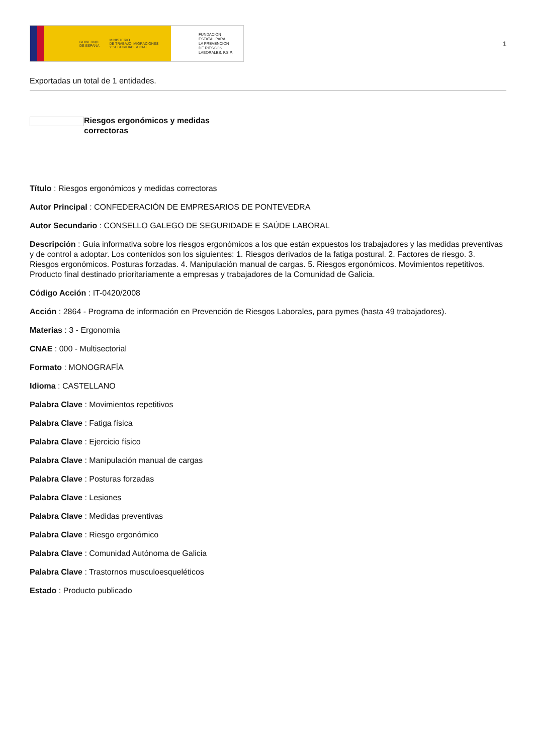GOBIERNO
DE ESPAÑA MINISTERIO
DE TRABAJO, MIGRACIONES
Y SEGURIDAD SOCIAL
FUNDACIÓN
ESTATAL PARA
LA PREVENCIÓN
DE RIESGOS
LABORALES, F.S.P.
1
Exportadas un total de 1 entidades.
Riesgos ergonómicos y medidas correctoras
Título : Riesgos ergonómicos y medidas correctoras
Autor Principal : CONFEDERACIÓN DE EMPRESARIOS DE PONTEVEDRA
Autor Secundario : CONSELLO GALEGO DE SEGURIDADE E SAÚDE LABORAL
Descripción : Guía informativa sobre los riesgos ergonómicos a los que están expuestos los trabajadores y las medidas preventivas y de control a adoptar. Los contenidos son los siguientes: 1. Riesgos derivados de la fatiga postural. 2. Factores de riesgo. 3. Riesgos ergonómicos. Posturas forzadas. 4. Manipulación manual de cargas. 5. Riesgos ergonómicos. Movimientos repetitivos. Producto final destinado prioritariamente a empresas y trabajadores de la Comunidad de Galicia.
Código Acción : IT-0420/2008
Acción : 2864 - Programa de información en Prevención de Riesgos Laborales, para pymes (hasta 49 trabajadores).
Materias : 3 - Ergonomía
CNAE : 000 - Multisectorial
Formato : MONOGRAFÍA
Idioma : CASTELLANO
Palabra Clave : Movimientos repetitivos
Palabra Clave : Fatiga física
Palabra Clave : Ejercicio físico
Palabra Clave : Manipulación manual de cargas
Palabra Clave : Posturas forzadas
Palabra Clave : Lesiones
Palabra Clave : Medidas preventivas
Palabra Clave : Riesgo ergonómico
Palabra Clave : Comunidad Autónoma de Galicia
Palabra Clave : Trastornos musculoesqueléticos
Estado : Producto publicado